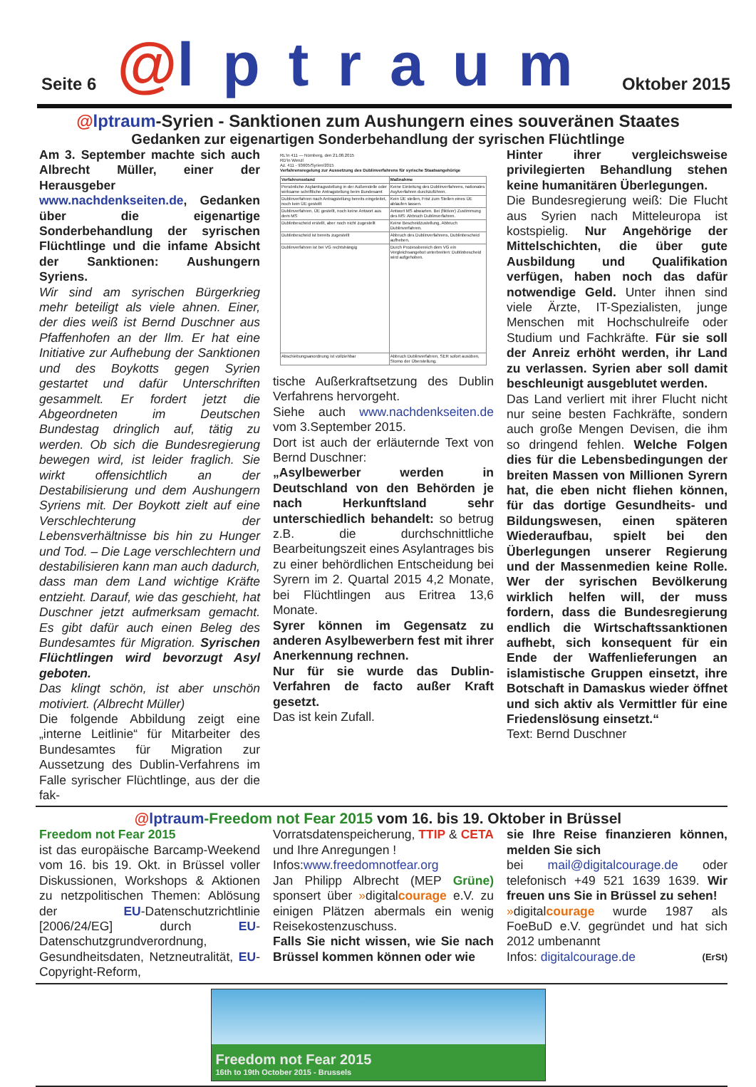Seite 6 @lptraum Oktober 2015
@lptraum-Syrien - Sanktionen zum Aushungern eines souveränen Staates
Gedanken zur eigenartigen Sonderbehandlung der syrischen Flüchtlinge
Am 3. September machte sich auch Albrecht Müller, einer der Herausgeber www.nachdenkseiten.de, Gedanken über die eigenartige Sonderbehandlung der syrischen Flüchtlinge und die infame Absicht der Sanktionen: Aushungern Syriens.
Wir sind am syrischen Bürgerkrieg mehr beteiligt als viele ahnen. Einer, der dies weiß ist Bernd Duschner aus Pfaffenhofen an der Ilm. Er hat eine Initiative zur Aufhebung der Sanktionen und des Boykotts gegen Syrien gestartet und dafür Unterschriften gesammelt. Er fordert jetzt die Abgeordneten im Deutschen Bundestag dringlich auf, tätig zu werden. Ob sich die Bundesregierung bewegen wird, ist leider fraglich. Sie wirkt offensichtlich an der Destabilisierung und dem Aushungern Syriens mit. Der Boykott zielt auf eine Verschlechterung der Lebensverhältnisse bis hin zu Hunger und Tod. – Die Lage verschlechtern und destabilisieren kann man auch dadurch, dass man dem Land wichtige Kräfte entzieht. Darauf, wie das geschieht, hat Duschner jetzt aufmerksam gemacht. Es gibt dafür auch einen Beleg des Bundesamtes für Migration. Syrischen Flüchtlingen wird bevorzugt Asyl geboten.
Das klingt schön, ist aber unschön motiviert. (Albrecht Müller)
Die folgende Abbildung zeigt eine „interne Leitlinie“ für Mitarbeiter des Bundesamtes für Migration zur Aussetzung des Dublin-Verfahrens im Falle syrischer Flüchtlinge, aus der die fak-
RL'in 411 — Nürnberg, den 21.08.2015
RD'in Wenzl
Az. 411 - 93605/Syrien/2015
Verfahrensregelung zur Aussetzung des Dublinverfahrens für syrische Staatsangehörige
| Verfahrensstand | Maßnahme |
| --- | --- |
| Persönliche Asylantragsstellung in der Außenstelle oder wirksame schriftliche Antragstellung beim Bundesamt | Keine Einleitung des Dublinverfahrens, nationales Asylverfahren durchzuführen. |
| Dublinverfahren nach Antragstellung bereits eingeleitet, noch kein ÜE gestellt | Kein ÜE stellen, Frist zum Stellen eines ÜE ablaufen lassen. |
| Dublinverfahren, ÜE gestellt, noch keine Antwort aus dem MS | Antwort MS abwarten. Bei (fiktiver) Zustimmung des MS: Abbruch Dublinverfahren. |
| Dublinbescheid erstellt, aber noch nicht zugestellt | Keine Bescheidzustellung, Abbruch Dublinverfahren. |
| Dublinbescheid ist bereits zugestellt | Abbruch des Dublinverfahrens, Dublinbescheid aufheben. |
| Dublinverfahren ist bei VG rechtshängig | Durch Prozessbereich dem VG ein Vergleichsangebot unterbreiten: Dublinbescheid wird aufgehoben. |
| Abschiebungsanordnung ist vollziehbar | Abbruch Dublinverfahren, SER sofort ausüben, Storno der Überstellung. |
tische Außerkraftsetzung des Dublin Verfahrens hervorgeht.
Siehe auch www.nachdenkseiten.de vom 3.September 2015.
Dort ist auch der erläuternde Text von Bernd Duschner:
„Asylbewerber werden in Deutschland von den Behörden je nach Herkunftsland sehr unterschiedlich behandelt: so betrug z.B. die durchschnittliche Bearbeitungszeit eines Asylantrages bis zu einer behördlichen Entscheidung bei Syrern im 2. Quartal 2015 4,2 Monate, bei Flüchtlingen aus Eritrea 13,6 Monate.
Syrer können im Gegensatz zu anderen Asylbewerbern fest mit ihrer Anerkennung rechnen.
Nur für sie wurde das Dublin-Verfahren de facto außer Kraft gesetzt.
Das ist kein Zufall.
Hinter ihrer vergleichsweise privilegierten Behandlung stehen keine humanitären Überlegungen.
Die Bundesregierung weiß: Die Flucht aus Syrien nach Mitteleuropa ist kostspielig. Nur Angehörige der Mittelschichten, die über gute Ausbildung und Qualifikation verfügen, haben noch das dafür notwendige Geld. Unter ihnen sind viele Ärzte, IT-Spezialisten, junge Menschen mit Hochschulreife oder Studium und Fachkräfte. Für sie soll der Anreiz erhöht werden, ihr Land zu verlassen. Syrien aber soll damit beschleunigt ausgeblutet werden.
Das Land verliert mit ihrer Flucht nicht nur seine besten Fachkräfte, sondern auch große Mengen Devisen, die ihm so dringend fehlen. Welche Folgen dies für die Lebensbedingungen der breiten Massen von Millionen Syrern hat, die eben nicht fliehen können, für das dortige Gesundheits- und Bildungswesen, einen späteren Wiederaufbau, spielt bei den Überlegungen unserer Regierung und der Massenmedien keine Rolle. Wer der syrischen Bevölkerung wirklich helfen will, der muss fordern, dass die Bundesregierung endlich die Wirtschaftssanktionen aufhebt, sich konsequent für ein Ende der Waffenlieferungen an islamistische Gruppen einsetzt, ihre Botschaft in Damaskus wieder öffnet und sich aktiv als Vermittler für eine Friedenslösung einsetzt.“
Text: Bernd Duschner
@lptraum-Freedom not Fear 2015 vom 16. bis 19. Oktober in Brüssel
Freedom not Fear 2015
ist das europäische Barcamp-Weekend vom 16. bis 19. Okt. in Brüssel voller Diskussionen, Workshops & Aktionen zu netzpolitischen Themen: Ablösung der EU-Datenschutzrichtlinie [2006/24/EG] durch EU-Datenschutzgrundverordnung, Gesundheitsdaten, Netzneutralität, EU-Copyright-Reform,
Vorratsdatenspeicherung, TTIP & CETA und Ihre Anregungen !
Infos:www.freedomnotfear.org
Jan Philipp Albrecht (MEP Grüne) sponsert über »digitalcourage e.V. zu einigen Plätzen abermals ein wenig Reisekostenzuschuss.
Falls Sie nicht wissen, wie Sie nach Brüssel kommen können oder wie
sie Ihre Reise finanzieren können, melden Sie sich
bei mail@digitalcourage.de oder telefonisch +49 521 1639 1639. Wir freuen uns Sie in Brüssel zu sehen!
»digitalcourage wurde 1987 als FoeBuD e.V. gegründet und hat sich 2012 umbenannt
Infos: digitalcourage.de (ErSt)
Freedom not Fear 2015
16th to 19th October 2015 - Brussels